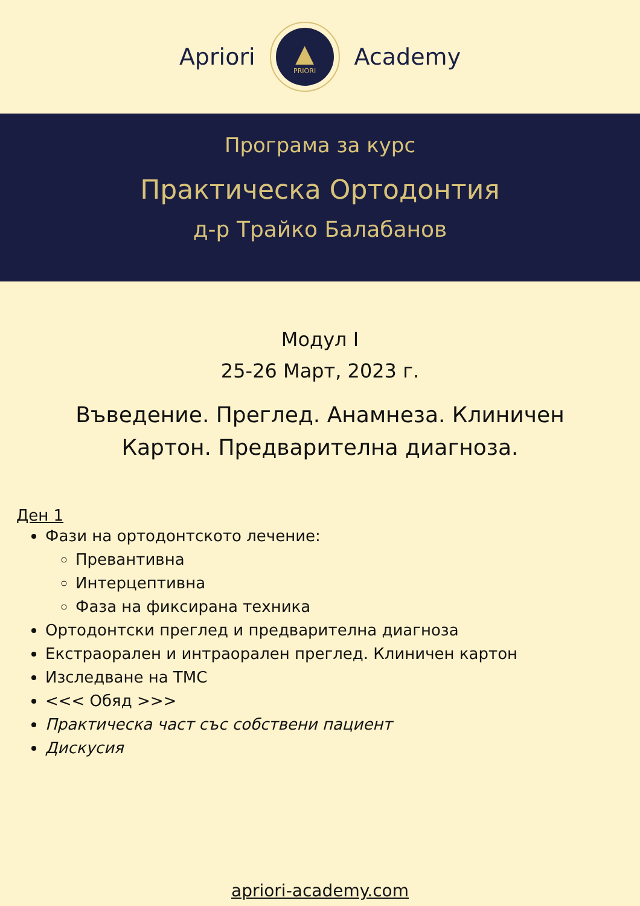Apriori
▲
PRIORI
Academy
Програма за курс
Практическа Ортодонтия
д-р Трайко Балабанов
Модул I
25-26 Март, 2023 г.
Въведение. Преглед. Анамнеза. Клиничен Картон. Предварителна диагноза.
Ден 1
Фази на ортодонтското лечение:
Превантивна
Интерцептивна
Фаза на фиксирана техника
Ортодонтски преглед и предварителна диагноза
Екстраорален и интраорален преглед. Клиничен картон
Изследване на ТМС
<<< Обяд >>>
Практическа част със собствени пациент
Дискусия
apriori-academy.com